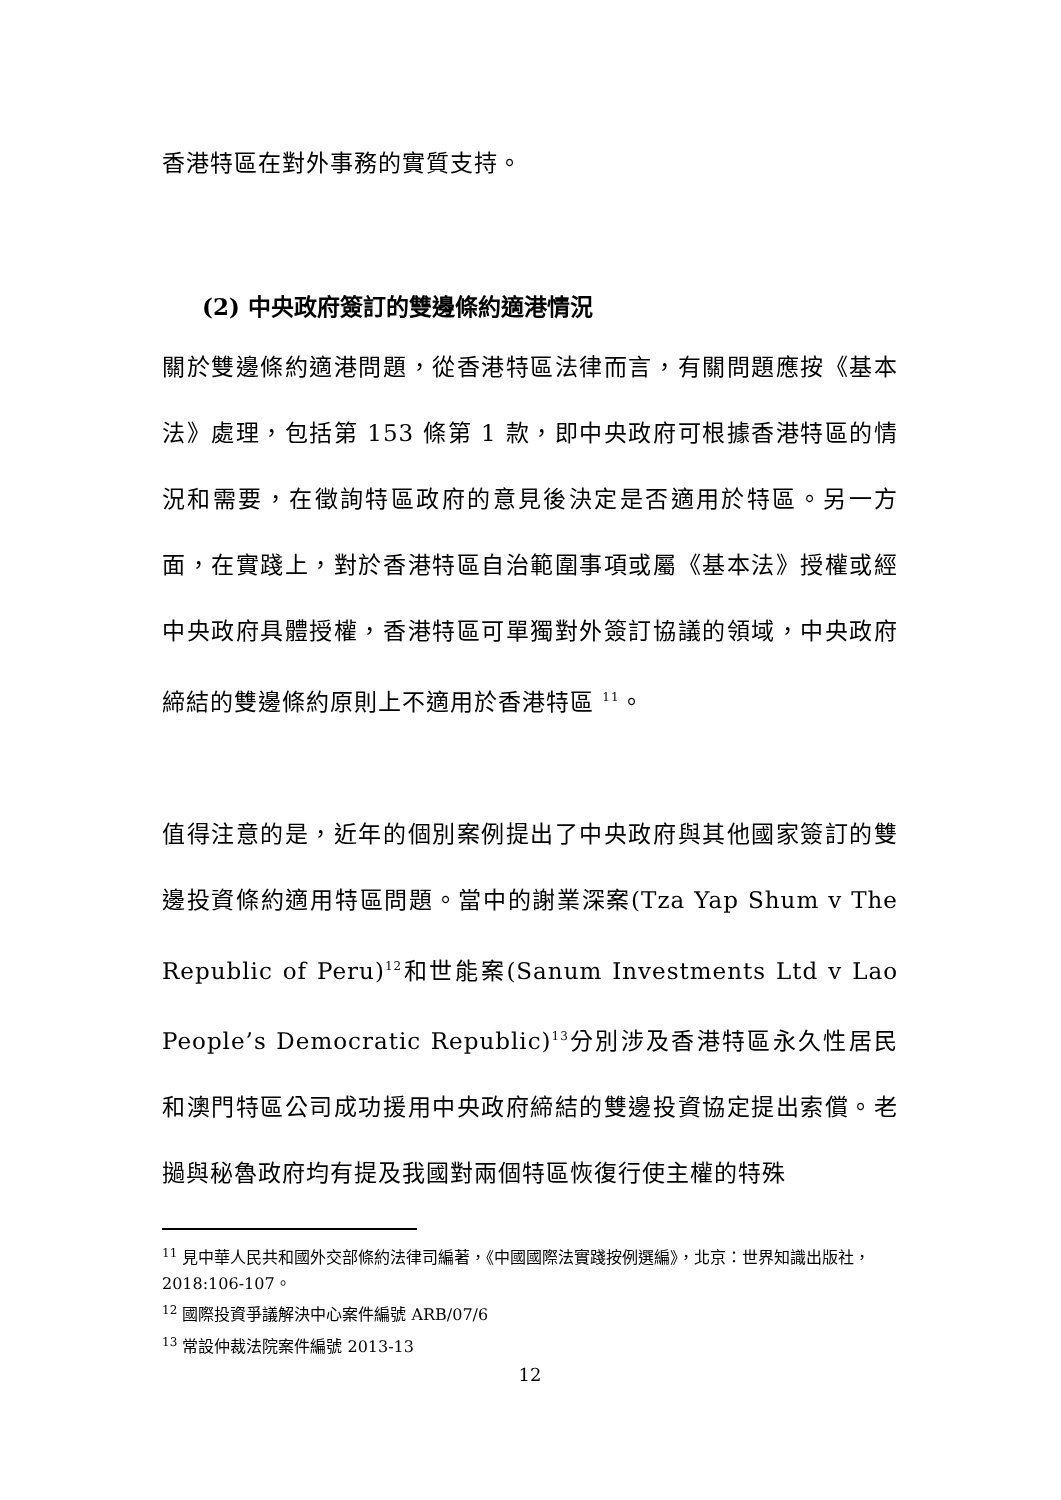香港特區在對外事務的實質支持。
(2) 中央政府簽訂的雙邊條約適港情況
關於雙邊條約適港問題，從香港特區法律而言，有關問題應按《基本法》處理，包括第 153 條第 1 款，即中央政府可根據香港特區的情況和需要，在徵詢特區政府的意見後決定是否適用於特區。另一方面，在實踐上，對於香港特區自治範圍事項或屬《基本法》授權或經中央政府具體授權，香港特區可單獨對外簽訂協議的領域，中央政府締結的雙邊條約原則上不適用於香港特區 <sup>11</sup>。
值得注意的是，近年的個別案例提出了中央政府與其他國家簽訂的雙邊投資條約適用特區問題。當中的謝業深案(Tza Yap Shum v The Republic of Peru)<sup>12</sup>和世能案(Sanum Investments Ltd v Lao People’s Democratic Republic)<sup>13</sup>分別涉及香港特區永久性居民和澳門特區公司成功援用中央政府締結的雙邊投資協定提出索償。老撾與秘魯政府均有提及我國對兩個特區恢復行使主權的特殊
<sup>11</sup> 見中華人民共和國外交部條約法律司編著，《中國國際法實踐按例選編》，北京：世界知識出版社，2018:106-107。
<sup>12</sup> 國際投資爭議解決中心案件編號 ARB/07/6
<sup>13</sup> 常設仲裁法院案件編號 2013-13
12